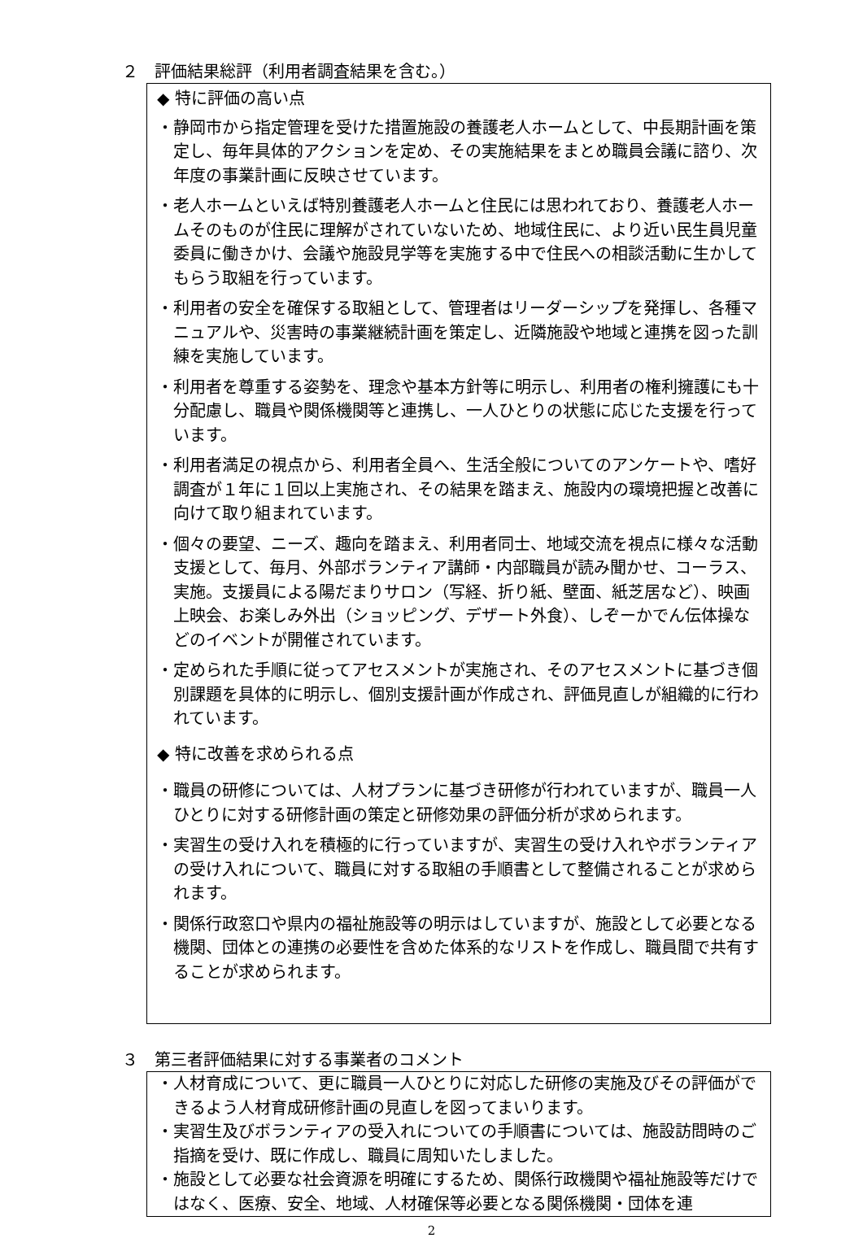２　評価結果総評（利用者調査結果を含む。）
◆ 特に評価の高い点
・静岡市から指定管理を受けた措置施設の養護老人ホームとして、中長期計画を策定し、毎年具体的アクションを定め、その実施結果をまとめ職員会議に諮り、次年度の事業計画に反映させています。
・老人ホームといえば特別養護老人ホームと住民には思われており、養護老人ホームそのものが住民に理解がされていないため、地域住民に、より近い民生員児童委員に働きかけ、会議や施設見学等を実施する中で住民への相談活動に生かしてもらう取組を行っています。
・利用者の安全を確保する取組として、管理者はリーダーシップを発揮し、各種マニュアルや、災害時の事業継続計画を策定し、近隣施設や地域と連携を図った訓練を実施しています。
・利用者を尊重する姿勢を、理念や基本方針等に明示し、利用者の権利擁護にも十分配慮し、職員や関係機関等と連携し、一人ひとりの状態に応じた支援を行っています。
・利用者満足の視点から、利用者全員へ、生活全般についてのアンケートや、嗜好調査が１年に１回以上実施され、その結果を踏まえ、施設内の環境把握と改善に向けて取り組まれています。
・個々の要望、ニーズ、趣向を踏まえ、利用者同士、地域交流を視点に様々な活動支援として、毎月、外部ボランティア講師・内部職員が読み聞かせ、コーラス、実施。支援員による陽だまりサロン（写経、折り紙、壁面、紙芝居など）、映画上映会、お楽しみ外出（ショッピング、デザート外食）、しぞーかでん伝体操などのイベントが開催されています。
・定められた手順に従ってアセスメントが実施され、そのアセスメントに基づき個別課題を具体的に明示し、個別支援計画が作成され、評価見直しが組織的に行われています。
◆ 特に改善を求められる点
・職員の研修については、人材プランに基づき研修が行われていますが、職員一人ひとりに対する研修計画の策定と研修効果の評価分析が求められます。
・実習生の受け入れを積極的に行っていますが、実習生の受け入れやボランティアの受け入れについて、職員に対する取組の手順書として整備されることが求められます。
・関係行政窓口や県内の福祉施設等の明示はしていますが、施設として必要となる機関、団体との連携の必要性を含めた体系的なリストを作成し、職員間で共有することが求められます。
３　第三者評価結果に対する事業者のコメント
・人材育成について、更に職員一人ひとりに対応した研修の実施及びその評価ができるよう人材育成研修計画の見直しを図ってまいります。
・実習生及びボランティアの受入れについての手順書については、施設訪問時のご指摘を受け、既に作成し、職員に周知いたしました。
・施設として必要な社会資源を明確にするため、関係行政機関や福祉施設等だけではなく、医療、安全、地域、人材確保等必要となる関係機関・団体を連
2